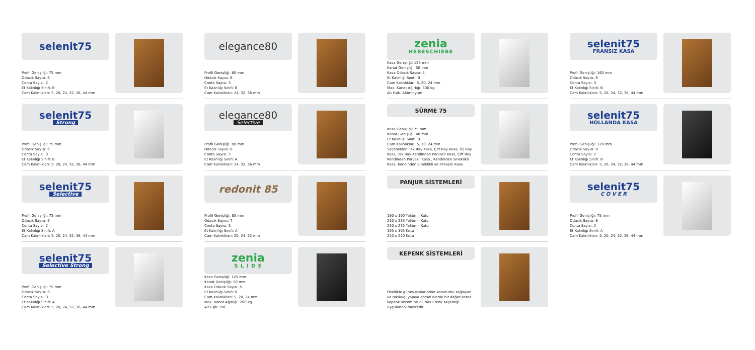selenit75
Profil Genişliği: 75 mm
Odacık Sayısı: 6
Conta Sayısı: 2
Et Kalınlığı Sınıfı: B
Cam Kalınlıkları: 5, 20, 24, 32, 36, 44 mm
selenit75
Strong
Profil Genişliği: 75 mm
Odacık Sayısı: 6
Conta Sayısı: 3
Et Kalınlığı Sınıfı: B
Cam Kalınlıkları: 5, 20, 24, 32, 36, 44 mm
selenit75
Selective
Profil Genişliği: 75 mm
Odacık Sayısı: 6
Conta Sayısı: 2
Et Kalınlığı Sınıfı: A
Cam Kalınlıkları: 5, 20, 24, 32, 36, 44 mm
selenit75
Selective Strong
Profil Genişliği: 75 mm
Odacık Sayısı: 6
Conta Sayısı: 3
Et Kalınlığı Sınıfı: A
Cam Kalınlıkları: 5, 20, 24, 32, 36, 44 mm
elegance80
Profil Genişliği: 80 mm
Odacık Sayısı: 6
Conta Sayısı: 3
Et Kalınlığı Sınıfı: B
Cam Kalınlıkları: 24, 32, 36 mm
elegance80
Selective
Profil Genişliği: 80 mm
Odacık Sayısı: 6
Conta Sayısı: 3
Et Kalınlığı Sınıfı: A
Cam Kalınlıkları: 24, 32, 36 mm
redonit 85
Profil Genişliği: 85 mm
Odacık Sayısı: 7
Conta Sayısı: 3
Et Kalınlığı Sınıfı: A
Cam Kalınlıkları: 20, 24, 32 mm
zenia
S L I D E
Kasa Genişliği: 125 mm
Kanat Genişliği: 50 mm
Kasa Odacık Sayısı: 5
Et Kalınlığı Sınıfı: B
Cam Kalınlıkları: 5, 20, 24 mm
Max. Kanat Ağırlığı: 200 kg
Alt Eşik: PVC
zenia
HEBESCHIEBE
Kasa Genişliği: 125 mm
Kanat Genişliği: 50 mm
Kasa Odacık Sayısı: 5
Et Kalınlığı Sınıfı: B
Cam Kalınlıkları: 5, 20, 24 mm
Max. Kanat Ağırlığı: 300 kg
Alt Eşik: Alüminyum
SÜRME 75
Kasa Genişliği: 75 mm
Kanat Genişliği: 48 mm
Et Kalınlığı Sınıfı: B
Cam Kalınlıkları: 5, 20, 24 mm
Seçenekler: Tek Ray Kasa, Çift Ray Kasa, Üç Ray Kasa, Tek Ray Kendinden Pervazlı Kasa, Çift Ray Kendinden Pervazlı Kasa , Kendinden Sineklikli Kasa, Kendinden Sineklikli ve Pervazlı Kasa
PANJUR SİSTEMLERİ
190 x 190 Yalıtımlı Kutu
210 x 235 Yalıtımlı Kutu
230 x 235 Yalıtımlı Kutu
195 x 195 Kutu
220 x 220 Kutu
KEPENK SİSTEMLERİ
Özellikle güneş ışınlarından korunumu sağlayan ve takıldığı yapıya görsel olarak bir değer katan kepenk sistemine 22 farklı renk seçeneği uygulanabilmektedir.
selenit75
FRANSIZ KASA
Profil Genişliği: 160 mm
Odacık Sayısı: 6
Conta Sayısı: 3
Et Kalınlığı Sınıfı: B
Cam Kalınlıkları: 5, 20, 24, 32, 36, 44 mm
selenit75
HOLLANDA KASA
Profil Genişliği: 120 mm
Odacık Sayısı: 8
Conta Sayısı: 2
Et Kalınlığı Sınıfı: B
Cam Kalınlıkları: 5, 20, 24, 32, 36, 44 mm
selenit75
C O V E R
Profil Genişliği: 75 mm
Odacık Sayısı: 6
Conta Sayısı: 2
Et Kalınlığı Sınıfı: A
Cam Kalınlıkları: 5, 20, 24, 32, 36, 44 mm